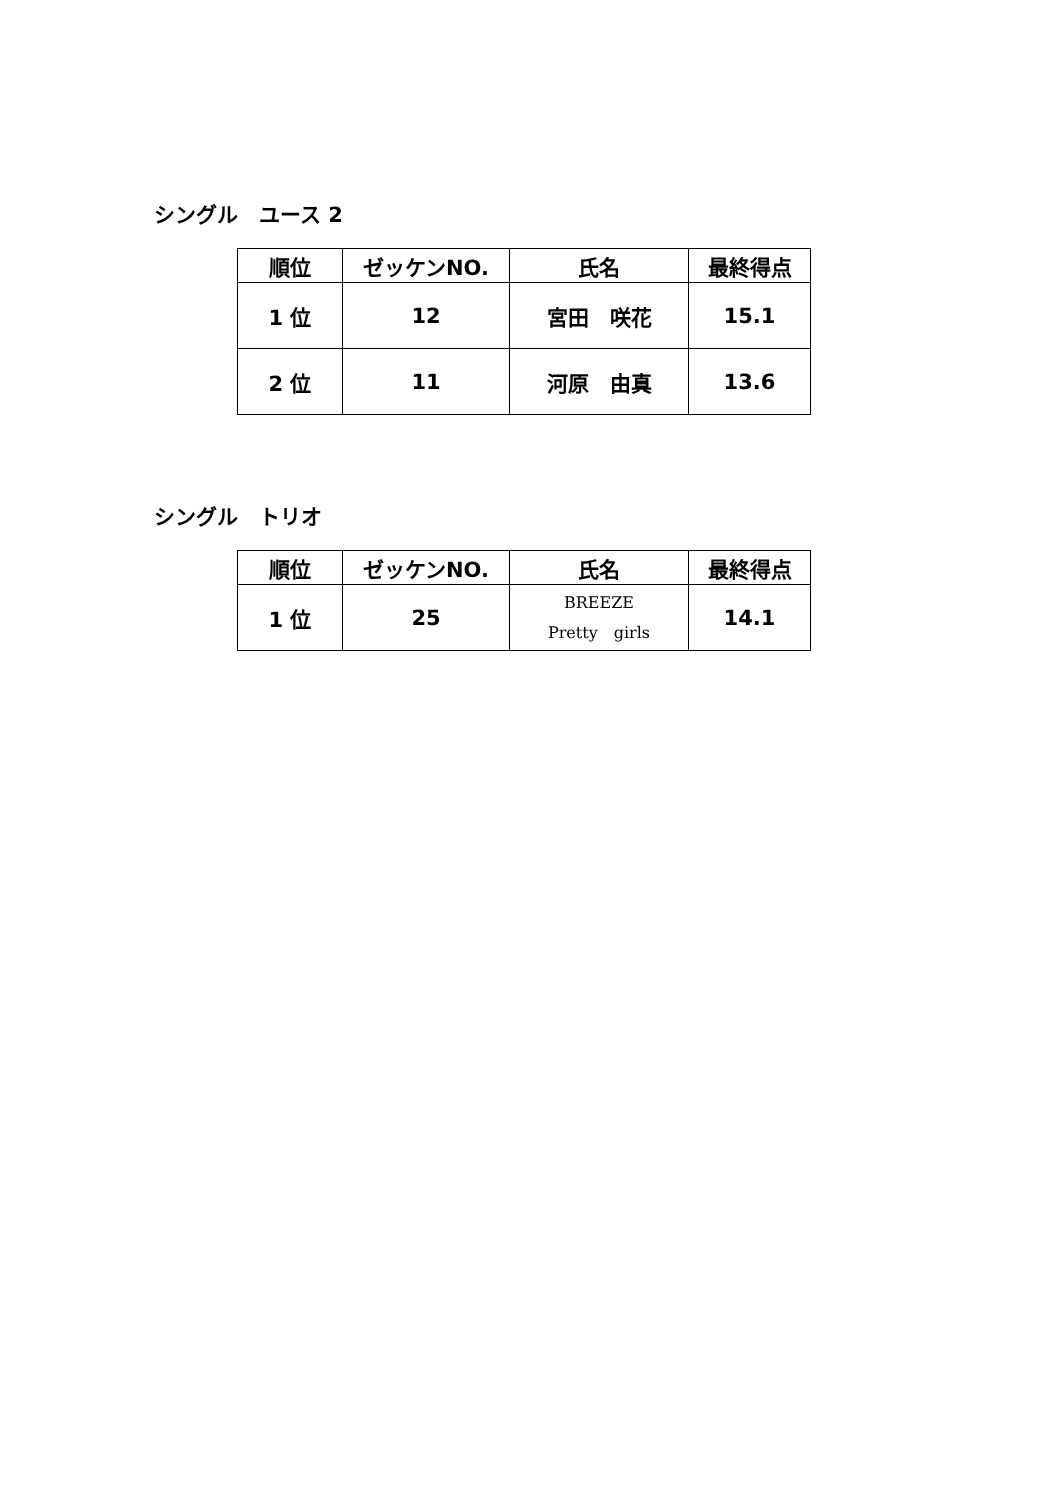シングル　ユース 2
| 順位 | ゼッケンNO. | 氏名 | 最終得点 |
| --- | --- | --- | --- |
| 1 位 | 12 | 宮田 咲花 | 15.1 |
| 2 位 | 11 | 河原 由真 | 13.6 |
シングル　トリオ
| 順位 | ゼッケンNO. | 氏名 | 最終得点 |
| --- | --- | --- | --- |
| 1 位 | 25 | BREEZE Pretty girls | 14.1 |